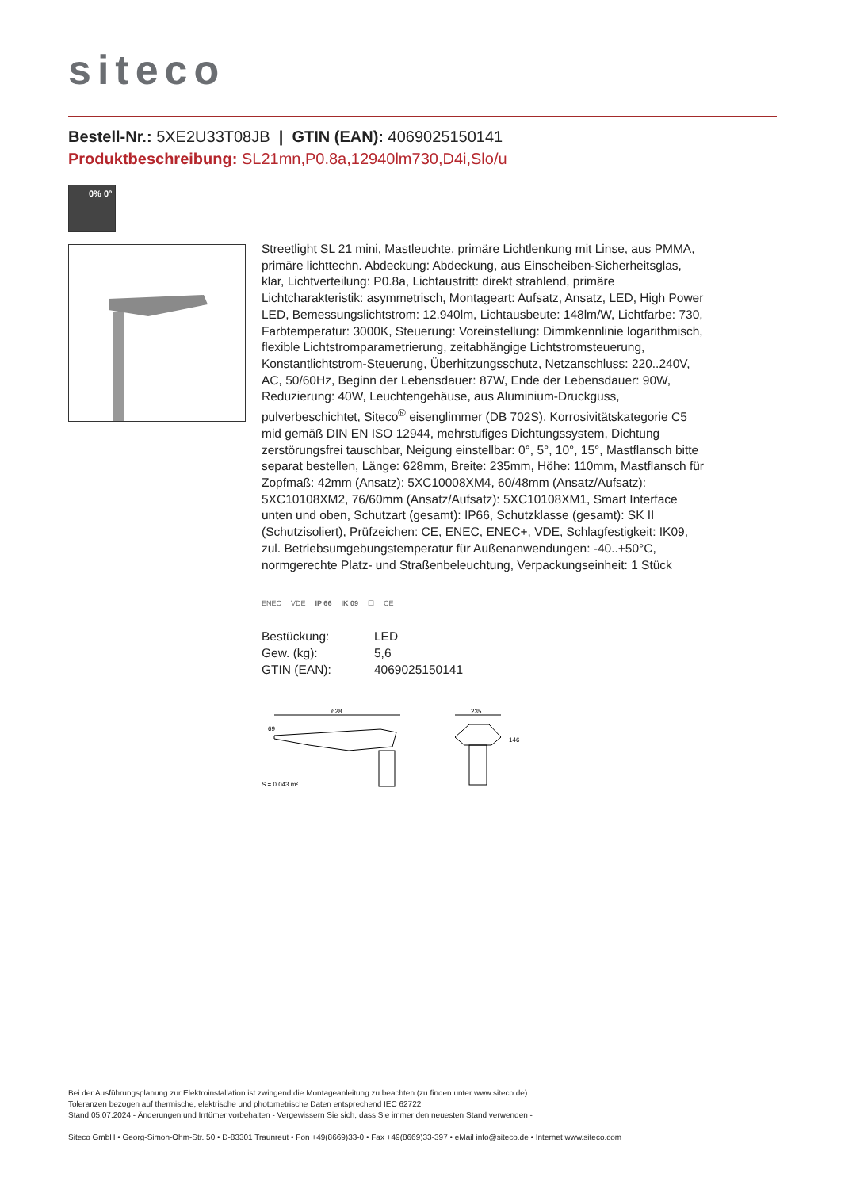siteco
Bestell-Nr.: 5XE2U33T08JB | GTIN (EAN): 4069025150141
Produktbeschreibung: SL21mn,P0.8a,12940lm730,D4i,Slo/u
0% 0°
Streetlight SL 21 mini, Mastleuchte, primäre Lichtlenkung mit Linse, aus PMMA, primäre lichttechn. Abdeckung: Abdeckung, aus Einscheiben-Sicherheitsglas, klar, Lichtverteilung: P0.8a, Lichtaustritt: direkt strahlend, primäre Lichtcharakteristik: asymmetrisch, Montageart: Aufsatz, Ansatz, LED, High Power LED, Bemessungslichtstrom: 12.940lm, Lichtausbeute: 148lm/W, Lichtfarbe: 730, Farbtemperatur: 3000K, Steuerung: Voreinstellung: Dimmkennlinie logarithmisch, flexible Lichtstromparametrierung, zeitabhängige Lichtstromsteuerung, Konstantlichtstrom-Steuerung, Überhitzungsschutz, Netzanschluss: 220..240V, AC, 50/60Hz, Beginn der Lebensdauer: 87W, Ende der Lebensdauer: 90W, Reduzierung: 40W, Leuchtengehäuse, aus Aluminium-Druckguss, pulverbeschichtet, Siteco<sup>®</sup> eisenglimmer (DB 702S), Korrosivitätskategorie C5 mid gemäß DIN EN ISO 12944, mehrstufiges Dichtungssystem, Dichtung zerstörungsfrei tauschbar, Neigung einstellbar: 0°, 5°, 10°, 15°, Mastflansch bitte separat bestellen, Länge: 628mm, Breite: 235mm, Höhe: 110mm, Mastflansch für Zopfmaß: 42mm (Ansatz): 5XC10008XM4, 60/48mm (Ansatz/Aufsatz): 5XC10108XM2, 76/60mm (Ansatz/Aufsatz): 5XC10108XM1, Smart Interface unten und oben, Schutzart (gesamt): IP66, Schutzklasse (gesamt): SK II (Schutzisoliert), Prüfzeichen: CE, ENEC, ENEC+, VDE, Schlagfestigkeit: IK09, zul. Betriebsumgebungstemperatur für Außenanwendungen: -40..+50°C, normgerechte Platz- und Straßenbeleuchtung, Verpackungseinheit: 1 Stück
ENEC VDE IP 66 IK 09 ☐ CE
| Bestückung: | LED |
| Gew. (kg): | 5,6 |
| GTIN (EAN): | 4069025150141 |
628
69
235
146
S = 0.043 m²
Bei der Ausführungsplanung zur Elektroinstallation ist zwingend die Montageanleitung zu beachten (zu finden unter www.siteco.de)
Toleranzen bezogen auf thermische, elektrische und photometrische Daten entsprechend IEC 62722
Stand 05.07.2024 - Änderungen und Irrtümer vorbehalten - Vergewissern Sie sich, dass Sie immer den neuesten Stand verwenden -
Siteco GmbH • Georg-Simon-Ohm-Str. 50 • D-83301 Traunreut • Fon +49(8669)33-0 • Fax +49(8669)33-397 • eMail info@siteco.de • Internet www.siteco.com